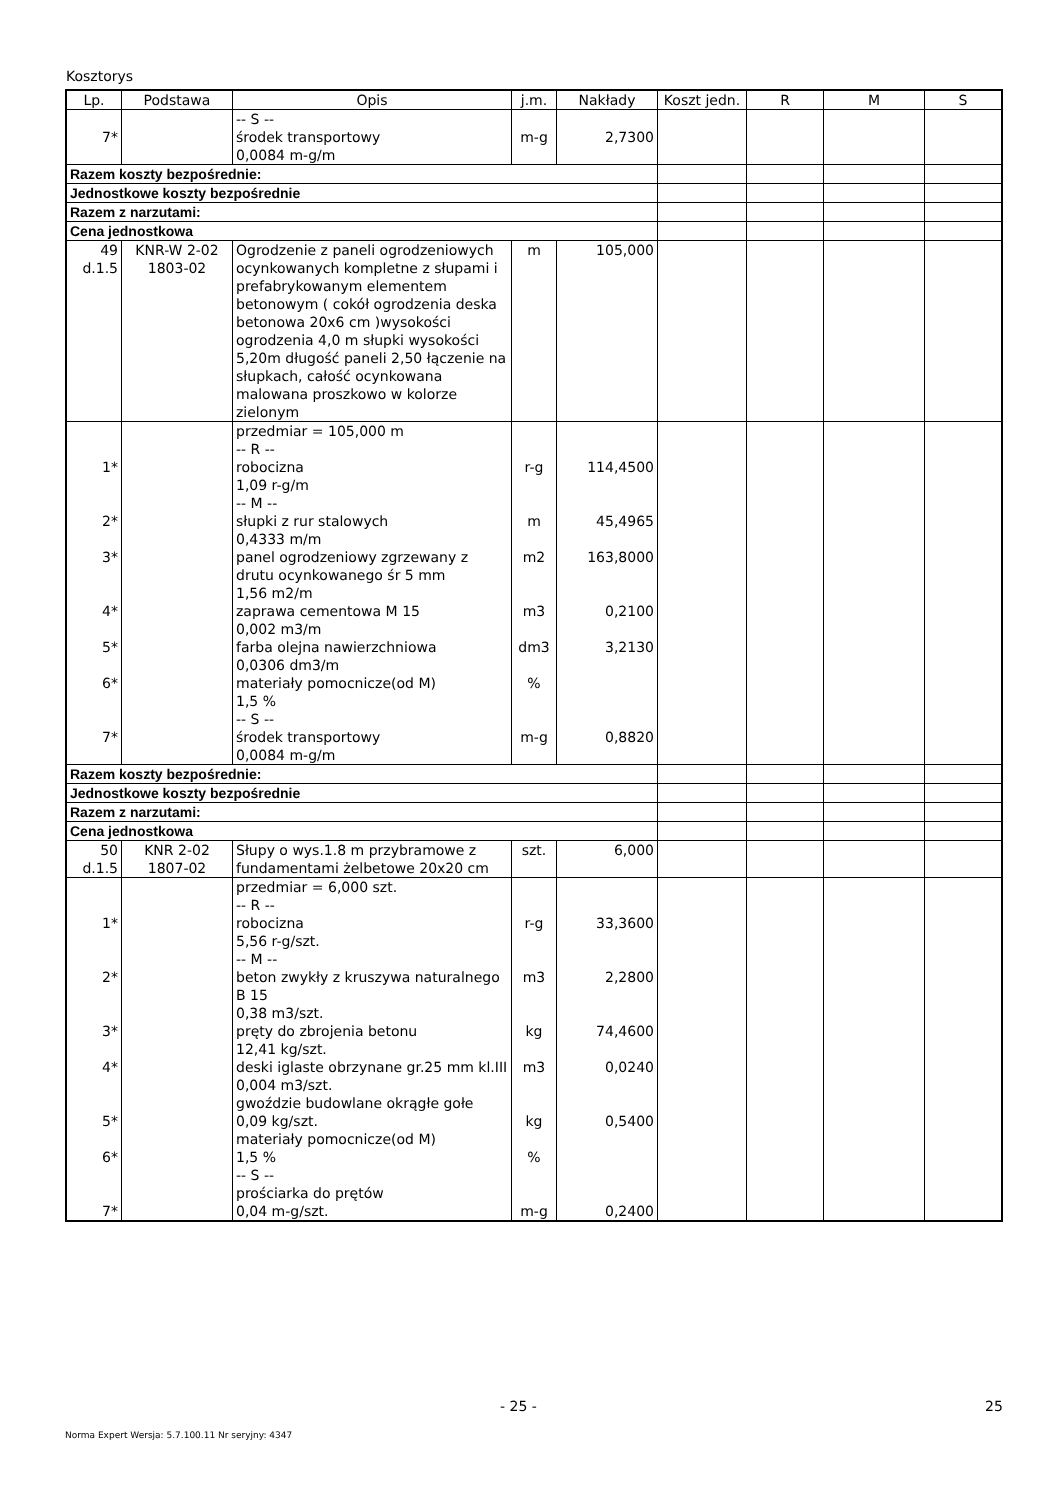Kosztorys
| Lp. | Podstawa | Opis | j.m. | Nakłady | Koszt jedn. | R | M | S |
| --- | --- | --- | --- | --- | --- | --- | --- | --- |
| 7* | | -- S -- środek transportowy 0,0084 m-g/m | m-g | 2,7300 | | | | |
| Razem koszty bezpośrednie: | | | | | | | | |
| Jednostkowe koszty bezpośrednie | | | | | | | | |
| Razem z narzutami: | | | | | | | | |
| Cena jednostkowa | | | | | | | | |
| 49 d.1.5 | KNR-W 2-02 1803-02 | Ogrodzenie z paneli ogrodzeniowych ocynkowanych kompletne z słupami i prefabrykowanym elementem betonowym ( cokół ogrodzenia deska betonowa 20x6 cm )wysokości ogrodzenia 4,0 m słupki wysokości 5,20m długość paneli 2,50 łączenie na słupkach, całość ocynkowana malowana proszkowo w kolorze zielonym | m | 105,000 | | | | |
| 1* 2* 3* 4* 5* 6* 7* | | przedmiar = 105,000 m -- R -- robocizna 1,09 r-g/m -- M -- słupki z rur stalowych 0,4333 m/m panel ogrodzeniowy zgrzewany z drutu ocynkowanego śr 5 mm 1,56 m2/m zaprawa cementowa M 15 0,002 m3/m farba olejna nawierzchniowa 0,0306 dm3/m materiały pomocnicze(od M) 1,5 % -- S -- środek transportowy 0,0084 m-g/m | r-g m m2 m3 dm3 % m-g | 114,4500 45,4965 163,8000 0,2100 3,2130 0,8820 | | | | |
| Razem koszty bezpośrednie: | | | | | | | | |
| Jednostkowe koszty bezpośrednie | | | | | | | | |
| Razem z narzutami: | | | | | | | | |
| Cena jednostkowa | | | | | | | | |
| 50 d.1.5 | KNR 2-02 1807-02 | Słupy o wys.1.8 m przybramowe z fundamentami żelbetowe 20x20 cm | szt. | 6,000 | | | | |
| 1* 2* 3* 4* 5* 6* 7* | | przedmiar = 6,000 szt. -- R -- robocizna 5,56 r-g/szt. -- M -- beton zwykły z kruszywa naturalnego B 15 0,38 m3/szt. pręty do zbrojenia betonu 12,41 kg/szt. deski iglaste obrzynane gr.25 mm kl.III 0,004 m3/szt. gwoździe budowlane okrągłe gołe 0,09 kg/szt. materiały pomocnicze(od M) 1,5 % -- S -- prościarka do prętów 0,04 m-g/szt. | r-g m3 kg m3 kg % m-g | 33,3600 2,2800 74,4600 0,0240 0,5400 0,2400 | | | | |
- 25 - 25
Norma Expert Wersja: 5.7.100.11 Nr seryjny: 4347